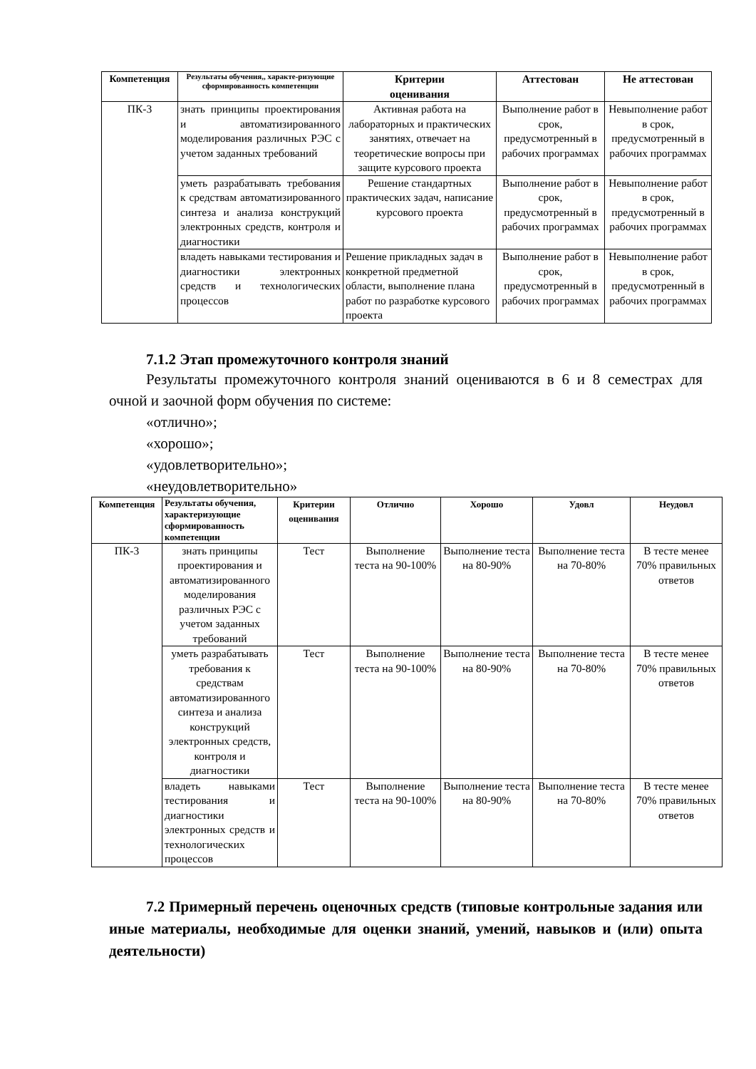| Компетенция | Результаты обучения,, характе-ризующие сформированность компетенции | Критерии оценивания | Аттестован | Не аттестован |
| --- | --- | --- | --- | --- |
| ПК-3 | знать принципы проектирования и автоматизированного моделирования различных РЭС с учетом заданных требований | Активная работа на лабораторных и практических занятиях, отвечает на теоретические вопросы при защите курсового проекта | Выполнение работ в срок, предусмотренный в рабочих программах | Невыполнение работ в срок, предусмотренный в рабочих программах |
| | уметь разрабатывать требования к средствам автоматизированного синтеза и анализа конструкций электронных средств, контроля и диагностики | Решение стандартных практических задач, написание курсового проекта | Выполнение работ в срок, предусмотренный в рабочих программах | Невыполнение работ в срок, предусмотренный в рабочих программах |
| | владеть навыками тестирования и диагностики электронных средств и технологических процессов | Решение прикладных задач в конкретной предметной области, выполнение плана работ по разработке курсового проекта | Выполнение работ в срок, предусмотренный в рабочих программах | Невыполнение работ в срок, предусмотренный в рабочих программах |
7.1.2 Этап промежуточного контроля знаний
Результаты промежуточного контроля знаний оцениваются в 6 и 8 семестрах для очной и заочной форм обучения по системе:
«отлично»;
«хорошо»;
«удовлетворительно»;
«неудовлетворительно»
| Компетенция | Результаты обучения, характеризующие сформированность компетенции | Критерии оценивания | Отлично | Хорошо | Удовл | Неудовл |
| --- | --- | --- | --- | --- | --- | --- |
| ПК-3 | знать принципы проектирования и автоматизированного моделирования различных РЭС с учетом заданных требований | Тест | Выполнение теста на 90-100% | Выполнение теста на 80-90% | Выполнение теста на 70-80% | В тесте менее 70% правильных ответов |
| | уметь разрабатывать требования к средствам автоматизированного синтеза и анализа конструкций электронных средств, контроля и диагностики | Тест | Выполнение теста на 90-100% | Выполнение теста на 80-90% | Выполнение теста на 70-80% | В тесте менее 70% правильных ответов |
| | владеть навыками тестирования и диагностики электронных средств и технологических процессов | Тест | Выполнение теста на 90-100% | Выполнение теста на 80-90% | Выполнение теста на 70-80% | В тесте менее 70% правильных ответов |
7.2 Примерный перечень оценочных средств (типовые контрольные задания или иные материалы, необходимые для оценки знаний, умений, навыков и (или) опыта деятельности)